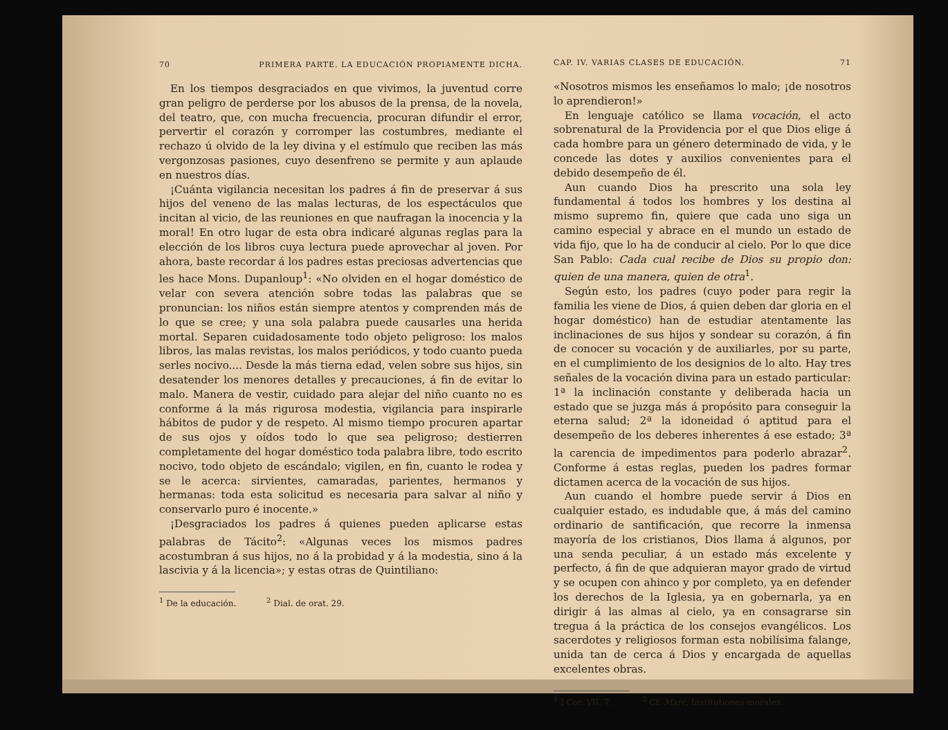70 PRIMERA PARTE. LA EDUCACIÓN PROPIAMENTE DICHA.
En los tiempos desgraciados en que vivimos, la juventud corre gran peligro de perderse por los abusos de la prensa, de la novela, del teatro, que, con mucha frecuencia, procuran difundir el error, pervertir el corazón y corromper las costumbres, mediante el rechazo ú olvido de la ley divina y el estímulo que reciben las más vergonzosas pasiones, cuyo desenfreno se permite y aun aplaude en nuestros días.
¡Cuánta vigilancia necesitan los padres á fin de preservar á sus hijos del veneno de las malas lecturas, de los espectáculos que incitan al vicio, de las reuniones en que naufragan la inocencia y la moral! En otro lugar de esta obra indicaré algunas reglas para la elección de los libros cuya lectura puede aprovechar al joven. Por ahora, baste recordar á los padres estas preciosas advertencias que les hace Mons. Dupanloup<sup>1</sup>: «No olviden en el hogar doméstico de velar con severa atención sobre todas las palabras que se pronuncian: los niños están siempre atentos y comprenden más de lo que se cree; y una sola palabra puede causarles una herida mortal. Separen cuidadosamente todo objeto peligroso: los malos libros, las malas revistas, los malos periódicos, y todo cuanto pueda serles nocivo.... Desde la más tierna edad, velen sobre sus hijos, sin desatender los menores detalles y precauciones, á fin de evitar lo malo. Manera de vestir, cuidado para alejar del niño cuanto no es conforme á la más rigurosa modestia, vigilancia para inspirarle hábitos de pudor y de respeto. Al mismo tiempo procuren apartar de sus ojos y oídos todo lo que sea peligroso; destierren completamente del hogar doméstico toda palabra libre, todo escrito nocivo, todo objeto de escándalo; vigilen, en fin, cuanto le rodea y se le acerca: sirvientes, camaradas, parientes, hermanos y hermanas: toda esta solicitud es necesaria para salvar al niño y conservarlo puro é inocente.»
¡Desgraciados los padres á quienes pueden aplicarse estas palabras de Tácito<sup>2</sup>: «Algunas veces los mismos padres acostumbran á sus hijos, no á la probidad y á la modestia, sino á la lascivia y á la licencia»; y estas otras de Quintiliano:
<sup>1</sup> De la educación. <sup>2</sup> Dial. de orat. 29.
CAP. IV. VARIAS CLASES DE EDUCACIÓN. 71
«Nosotros mismos les enseñamos lo malo; ¡de nosotros lo aprendieron!»
En lenguaje católico se llama vocación, el acto sobrenatural de la Providencia por el que Dios elige á cada hombre para un género determinado de vida, y le concede las dotes y auxilios convenientes para el debido desempeño de él.
Aun cuando Dios ha prescrito una sola ley fundamental á todos los hombres y los destina al mismo supremo fin, quiere que cada uno siga un camino especial y abrace en el mundo un estado de vida fijo, que lo ha de conducir al cielo. Por lo que dice San Pablo: Cada cual recibe de Dios su propio don: quien de una manera, quien de otra<sup>1</sup>.
Según esto, los padres (cuyo poder para regir la familia les viene de Dios, á quien deben dar gloria en el hogar doméstico) han de estudiar atentamente las inclinaciones de sus hijos y sondear su corazón, á fin de conocer su vocación y de auxiliarles, por su parte, en el cumplimiento de los designios de lo alto. Hay tres señales de la vocación divina para un estado particular: 1ª la inclinación constante y deliberada hacia un estado que se juzga más á propósito para conseguir la eterna salud; 2ª la idoneidad ó aptitud para el desempeño de los deberes inherentes á ese estado; 3ª la carencia de impedimentos para poderlo abrazar<sup>2</sup>. Conforme á estas reglas, pueden los padres formar dictamen acerca de la vocación de sus hijos.
Aun cuando el hombre puede servir á Dios en cualquier estado, es indudable que, á más del camino ordinario de santificación, que recorre la inmensa mayoría de los cristianos, Dios llama á algunos, por una senda peculiar, á un estado más excelente y perfecto, á fin de que adquieran mayor grado de virtud y se ocupen con ahinco y por completo, ya en defender los derechos de la Iglesia, ya en gobernarla, ya en dirigir á las almas al cielo, ya en consagrarse sin tregua á la práctica de los consejos evangélicos. Los sacerdotes y religiosos forman esta nobilísima falange, unida tan de cerca á Dios y encargada de aquellas excelentes obras.
<sup>1</sup> I Cor. VII, 7. <sup>2</sup> Cf. Marc, Institutiones morales.